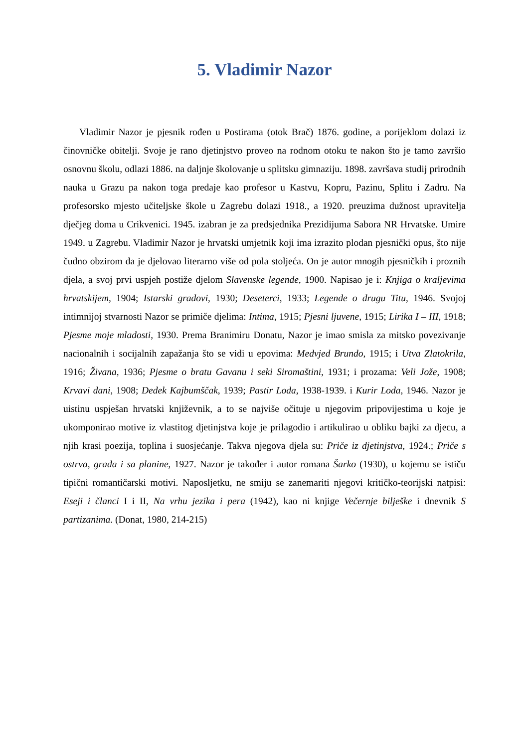5. Vladimir Nazor
Vladimir Nazor je pjesnik rođen u Postirama (otok Brač) 1876. godine, a porijeklom dolazi iz činovničke obitelji. Svoje je rano djetinjstvo proveo na rodnom otoku te nakon što je tamo završio osnovnu školu, odlazi 1886. na daljnje školovanje u splitsku gimnaziju. 1898. završava studij prirodnih nauka u Grazu pa nakon toga predaje kao profesor u Kastvu, Kopru, Pazinu, Splitu i Zadru. Na profesorsko mjesto učiteljske škole u Zagrebu dolazi 1918., a 1920. preuzima dužnost upravitelja dječjeg doma u Crikvenici. 1945. izabran je za predsjednika Prezidijuma Sabora NR Hrvatske. Umire 1949. u Zagrebu. Vladimir Nazor je hrvatski umjetnik koji ima izrazito plodan pjesnički opus, što nije čudno obzirom da je djelovao literarno više od pola stoljeća. On je autor mnogih pjesničkih i proznih djela, a svoj prvi uspjeh postiže djelom Slavenske legende, 1900. Napisao je i: Knjiga o kraljevima hrvatskijem, 1904; Istarski gradovi, 1930; Deseterci, 1933; Legende o drugu Titu, 1946. Svojoj intimnijoj stvarnosti Nazor se primiče djelima: Intima, 1915; Pjesni ljuvene, 1915; Lirika I – III, 1918; Pjesme moje mladosti, 1930. Prema Branimiru Donatu, Nazor je imao smisla za mitsko povezivanje nacionalnih i socijalnih zapažanja što se vidi u epovima: Medvjed Brundo, 1915; i Utva Zlatokrila, 1916; Živana, 1936; Pjesme o bratu Gavanu i seki Siromaštini, 1931; i prozama: Veli Jože, 1908; Krvavi dani, 1908; Dedek Kajbumščak, 1939; Pastir Loda, 1938-1939. i Kurir Loda, 1946. Nazor je uistinu uspješan hrvatski književnik, a to se najviše očituje u njegovim pripovijestima u koje je ukomponirao motive iz vlastitog djetinjstva koje je prilagodio i artikulirao u obliku bajki za djecu, a njih krasi poezija, toplina i suosjećanje. Takva njegova djela su: Priče iz djetinjstva, 1924.; Priče s ostrva, grada i sa planine, 1927. Nazor je također i autor romana Šarko (1930), u kojemu se ističu tipični romantičarski motivi. Naposljetku, ne smiju se zanemariti njegovi kritičko-teorijski natpisi: Eseji i članci I i II, Na vrhu jezika i pera (1942), kao ni knjige Večernje bilješke i dnevnik S partizanima. (Donat, 1980, 214-215)